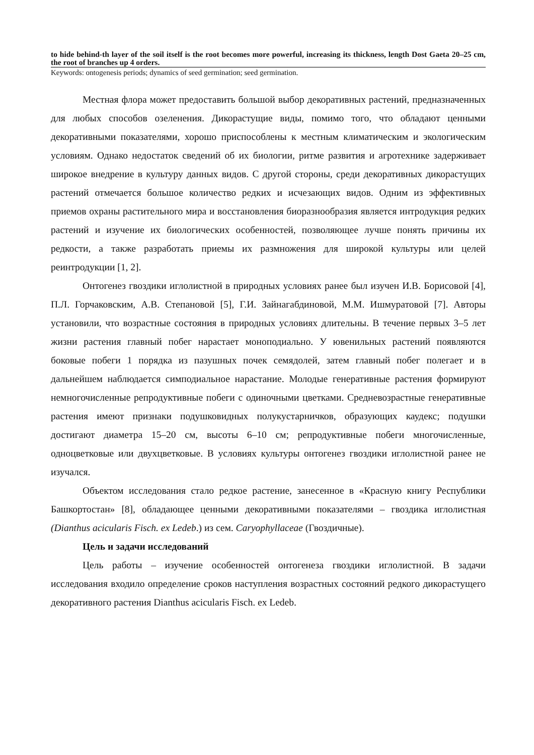to hide behind-th layer of the soil itself is the root becomes more powerful, increasing its thickness, length Dost Gaeta 20–25 cm, the root of branches up 4 orders.
Keywords: ontogenesis periods; dynamics of seed germination; seed germination.
Местная флора может предоставить большой выбор декоративных растений, предназначенных для любых способов озеленения. Дикорастущие виды, помимо того, что обладают ценными декоративными показателями, хорошо приспособлены к местным климатическим и экологическим условиям. Однако недостаток сведений об их биологии, ритме развития и агротехнике задерживает широкое внедрение в культуру данных видов. С другой стороны, среди декоративных дикорастущих растений отмечается большое количество редких и исчезающих видов. Одним из эффективных приемов охраны растительного мира и восстановления биоразнообразия является интродукция редких растений и изучение их биологических особенностей, позволяющее лучше понять причины их редкости, а также разработать приемы их размножения для широкой культуры или целей реинтродукции [1, 2].
Онтогенез гвоздики иглолистной в природных условиях ранее был изучен И.В. Борисовой [4], П.Л. Горчаковским, А.В. Степановой [5], Г.И. Зайнагабдиновой, М.М. Ишмуратовой [7]. Авторы установили, что возрастные состояния в природных условиях длительны. В течение первых 3–5 лет жизни растения главный побег нарастает моноподиально. У ювенильных растений появляются боковые побеги 1 порядка из пазушных почек семядолей, затем главный побег полегает и в дальнейшем наблюдается симподиальное нарастание. Молодые генеративные растения формируют немногочисленные репродуктивные побеги с одиночными цветками. Средневозрастные генеративные растения имеют признаки подушковидных полукустарничков, образующих каудекс; подушки достигают диаметра 15–20 см, высоты 6–10 см; репродуктивные побеги многочисленные, одноцветковые или двухцветковые. В условиях культуры онтогенез гвоздики иглолистной ранее не изучался.
Объектом исследования стало редкое растение, занесенное в «Красную книгу Республики Башкортостан» [8], обладающее ценными декоративными показателями – гвоздика иглолистная (Dianthus acicularis Fisch. ex Ledeb.) из сем. Caryophyllaceae (Гвоздичные).
Цель и задачи исследований
Цель работы – изучение особенностей онтогенеза гвоздики иглолистной. В задачи исследования входило определение сроков наступления возрастных состояний редкого дикорастущего декоративного растения Dianthus acicularis Fisch. ex Ledeb.